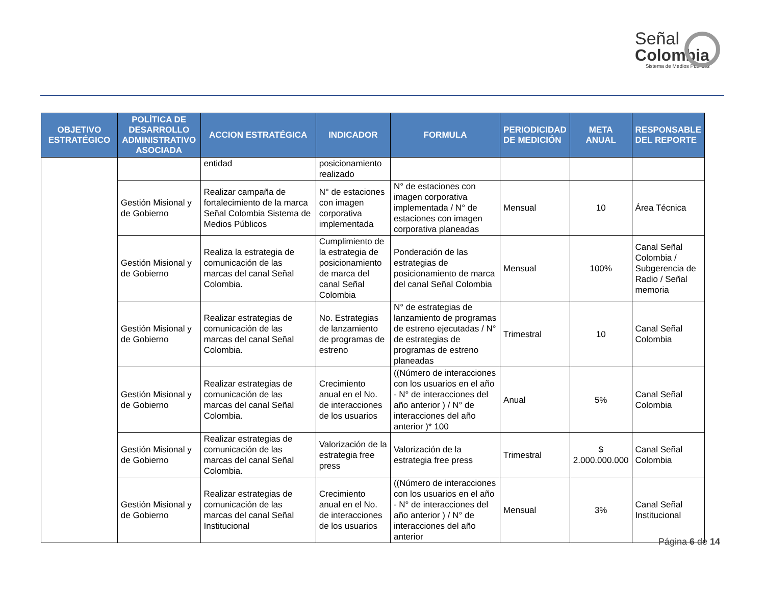Señal
Colombia
Sistema de Medios Públicos
| OBJETIVO ESTRATÉGICO | POLÍTICA DE DESARROLLO ADMINISTRATIVO ASOCIADA | ACCION ESTRATÉGICA | INDICADOR | FORMULA | PERIODICIDAD DE MEDICIÓN | META ANUAL | RESPONSABLE DEL REPORTE |
| --- | --- | --- | --- | --- | --- | --- | --- |
| | | entidad | posicionamiento realizado | | | | |
| | Gestión Misional y de Gobierno | Realizar campaña de fortalecimiento de la marca Señal Colombia Sistema de Medios Públicos | N° de estaciones con imagen corporativa implementada | N° de estaciones con imagen corporativa implementada / N° de estaciones con imagen corporativa planeadas | Mensual | 10 | Área Técnica |
| | Gestión Misional y de Gobierno | Realiza la estrategia de comunicación de las marcas del canal Señal Colombia. | Cumplimiento de la estrategia de posicionamiento de marca del canal Señal Colombia | Ponderación de las estrategias de posicionamiento de marca del canal Señal Colombia | Mensual | 100% | Canal Señal Colombia / Subgerencia de Radio / Señal memoria |
| | Gestión Misional y de Gobierno | Realizar estrategias de comunicación de las marcas del canal Señal Colombia. | No. Estrategias de lanzamiento de programas de estreno | N° de estrategias de lanzamiento de programas de estreno ejecutadas / N° de estrategias de programas de estreno planeadas | Trimestral | 10 | Canal Señal Colombia |
| | Gestión Misional y de Gobierno | Realizar estrategias de comunicación de las marcas del canal Señal Colombia. | Crecimiento anual en el No. de interacciones de los usuarios | ((Número de interacciones con los usuarios en el año - N° de interacciones del año anterior ) / N° de interacciones del año anterior )* 100 | Anual | 5% | Canal Señal Colombia |
| | Gestión Misional y de Gobierno | Realizar estrategias de comunicación de las marcas del canal Señal Colombia. | Valorización de la estrategia free press | Valorización de la estrategia free press | Trimestral | $ 2.000.000.000 | Canal Señal Colombia |
| | Gestión Misional y de Gobierno | Realizar estrategias de comunicación de las marcas del canal Señal Institucional | Crecimiento anual en el No. de interacciones de los usuarios | ((Número de interacciones con los usuarios en el año - N° de interacciones del año anterior ) / N° de interacciones del año anterior | Mensual | 3% | Canal Señal Institucional |
Página 6 de 14